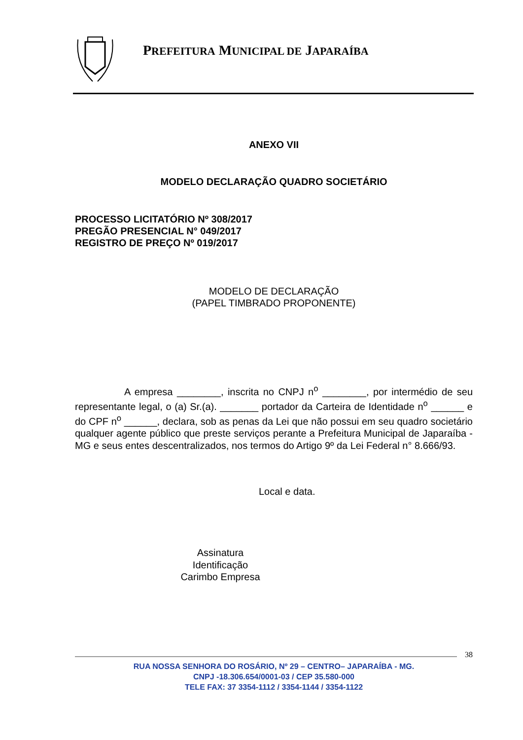PREFEITURA MUNICIPAL DE JAPARAÍBA
ANEXO VII
MODELO DECLARAÇÃO QUADRO SOCIETÁRIO
PROCESSO LICITATÓRIO Nº 308/2017
PREGÃO PRESENCIAL N° 049/2017
REGISTRO DE PREÇO Nº 019/2017
MODELO DE DECLARAÇÃO
(PAPEL TIMBRADO PROPONENTE)
A empresa ________, inscrita no CNPJ n<sup>o</sup> ________, por intermédio de seu representante legal, o (a) Sr.(a). _______ portador da Carteira de Identidade n<sup>o</sup> ______ e do CPF n<sup>o</sup> ______, declara, sob as penas da Lei que não possui em seu quadro societário qualquer agente público que preste serviços perante a Prefeitura Municipal de Japaraíba - MG e seus entes descentralizados, nos termos do Artigo 9º da Lei Federal n° 8.666/93.
Local e data.
Assinatura
Identificação
Carimbo Empresa
38
RUA NOSSA SENHORA DO ROSÁRIO, Nº 29 – CENTRO– JAPARAÍBA - MG.
CNPJ -18.306.654/0001-03 / CEP 35.580-000
TELE FAX: 37 3354-1112 / 3354-1144 / 3354-1122